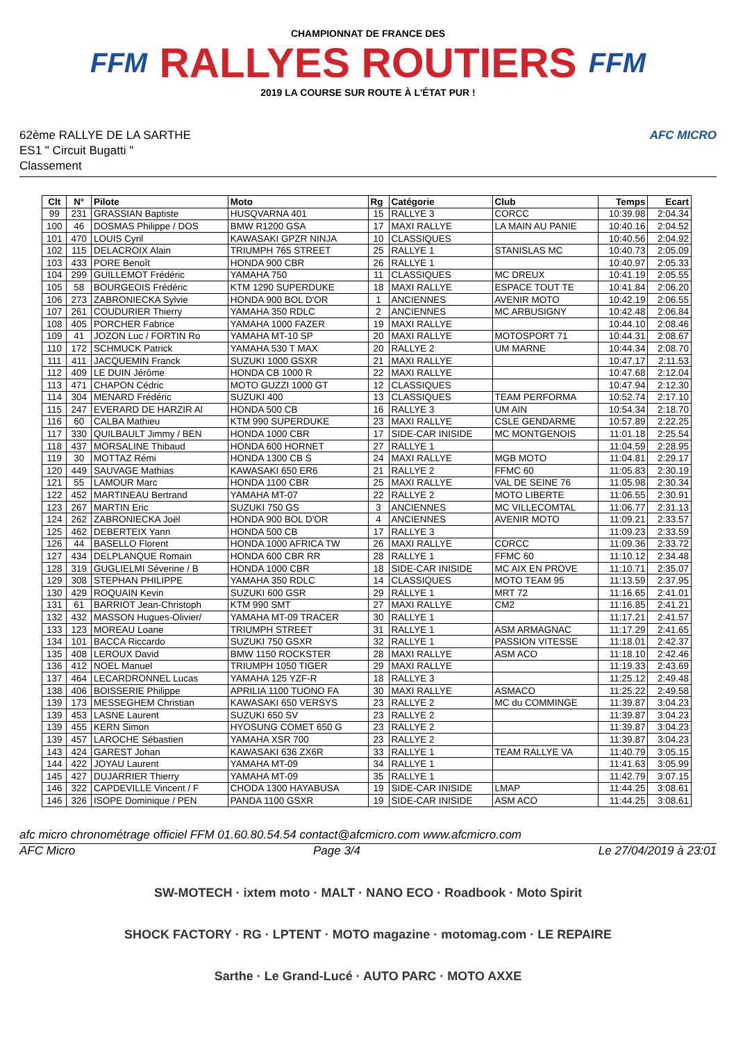FFM
CHAMPIONNAT DE FRANCE DES
RALLYES ROUTIERS
2019 LA COURSE SUR ROUTE À L'ÉTAT PUR !
FFM
62ème RALLYE DE LA SARTHE
ES1 " Circuit Bugatti "
Classement
AFC MICRO
| Clt | N° | Pilote | Moto | Rg | Catégorie | Club | Temps | Ecart |
| --- | --- | --- | --- | --- | --- | --- | --- | --- |
| 99 | 231 | GRASSIAN Baptiste | HUSQVARNA 401 | 15 | RALLYE 3 | CORCC | 10:39.98 | 2:04.34 |
| 100 | 46 | DOSMAS Philippe / DOS | BMW R1200 GSA | 17 | MAXI RALLYE | LA MAIN AU PANIE | 10:40.16 | 2:04.52 |
| 101 | 470 | LOUIS Cyril | KAWASAKI GPZR NINJA | 10 | CLASSIQUES | | 10:40.56 | 2:04.92 |
| 102 | 115 | DELACROIX Alain | TRIUMPH 765 STREET | 25 | RALLYE 1 | STANISLAS MC | 10:40.73 | 2:05.09 |
| 103 | 433 | PORE Benoît | HONDA 900 CBR | 26 | RALLYE 1 | | 10:40.97 | 2:05.33 |
| 104 | 299 | GUILLEMOT Frédéric | YAMAHA 750 | 11 | CLASSIQUES | MC DREUX | 10:41.19 | 2:05.55 |
| 105 | 58 | BOURGEOIS Frédéric | KTM 1290 SUPERDUKE | 18 | MAXI RALLYE | ESPACE TOUT TE | 10:41.84 | 2:06.20 |
| 106 | 273 | ZABRONIECKA Sylvie | HONDA 900 BOL D'OR | 1 | ANCIENNES | AVENIR MOTO | 10:42.19 | 2:06.55 |
| 107 | 261 | COUDURIER Thierry | YAMAHA 350 RDLC | 2 | ANCIENNES | MC ARBUSIGNY | 10:42.48 | 2:06.84 |
| 108 | 405 | PORCHER Fabrice | YAMAHA 1000 FAZER | 19 | MAXI RALLYE | | 10:44.10 | 2:08.46 |
| 109 | 41 | JOZON Luc / FORTIN Ro | YAMAHA MT-10 SP | 20 | MAXI RALLYE | MOTOSPORT 71 | 10:44.31 | 2:08.67 |
| 110 | 172 | SCHMUCK Patrick | YAMAHA 530 T MAX | 20 | RALLYE 2 | UM MARNE | 10:44.34 | 2:08.70 |
| 111 | 411 | JACQUEMIN Franck | SUZUKI 1000 GSXR | 21 | MAXI RALLYE | | 10:47.17 | 2:11.53 |
| 112 | 409 | LE DUIN Jérôme | HONDA CB 1000 R | 22 | MAXI RALLYE | | 10:47.68 | 2:12.04 |
| 113 | 471 | CHAPON Cédric | MOTO GUZZI 1000 GT | 12 | CLASSIQUES | | 10:47.94 | 2:12.30 |
| 114 | 304 | MENARD Frédéric | SUZUKI 400 | 13 | CLASSIQUES | TEAM PERFORMA | 10:52.74 | 2:17.10 |
| 115 | 247 | EVERARD DE HARZIR Al | HONDA 500 CB | 16 | RALLYE 3 | UM AIN | 10:54.34 | 2:18.70 |
| 116 | 60 | CALBA Mathieu | KTM 990 SUPERDUKE | 23 | MAXI RALLYE | CSLE GENDARME | 10:57.89 | 2:22.25 |
| 117 | 330 | QUILBAULT Jimmy / BEN | HONDA 1000 CBR | 17 | SIDE-CAR INISIDE | MC MONTGENOIS | 11:01.18 | 2:25.54 |
| 118 | 437 | MORSALINE Thibaud | HONDA 600 HORNET | 27 | RALLYE 1 | | 11:04.59 | 2:28.95 |
| 119 | 30 | MOTTAZ Rémi | HONDA 1300 CB S | 24 | MAXI RALLYE | MGB MOTO | 11:04.81 | 2:29.17 |
| 120 | 449 | SAUVAGE Mathias | KAWASAKI 650 ER6 | 21 | RALLYE 2 | FFMC 60 | 11:05.83 | 2:30.19 |
| 121 | 55 | LAMOUR Marc | HONDA 1100 CBR | 25 | MAXI RALLYE | VAL DE SEINE 76 | 11:05.98 | 2:30.34 |
| 122 | 452 | MARTINEAU Bertrand | YAMAHA MT-07 | 22 | RALLYE 2 | MOTO LIBERTE | 11:06.55 | 2:30.91 |
| 123 | 267 | MARTIN Eric | SUZUKI 750 GS | 3 | ANCIENNES | MC VILLECOMTAL | 11:06.77 | 2:31.13 |
| 124 | 262 | ZABRONIECKA Joël | HONDA 900 BOL D'OR | 4 | ANCIENNES | AVENIR MOTO | 11:09.21 | 2:33.57 |
| 125 | 462 | DEBERTEIX Yann | HONDA 500 CB | 17 | RALLYE 3 | | 11:09.23 | 2:33.59 |
| 126 | 44 | BASELLO Florent | HONDA 1000 AFRICA TW | 26 | MAXI RALLYE | CORCC | 11:09.36 | 2:33.72 |
| 127 | 434 | DELPLANQUE Romain | HONDA 600 CBR RR | 28 | RALLYE 1 | FFMC 60 | 11:10.12 | 2:34.48 |
| 128 | 319 | GUGLIELMI Séverine / B | HONDA 1000 CBR | 18 | SIDE-CAR INISIDE | MC AIX EN PROVE | 11:10.71 | 2:35.07 |
| 129 | 308 | STEPHAN PHILIPPE | YAMAHA 350 RDLC | 14 | CLASSIQUES | MOTO TEAM 95 | 11:13.59 | 2:37.95 |
| 130 | 429 | ROQUAIN Kevin | SUZUKI 600 GSR | 29 | RALLYE 1 | MRT 72 | 11:16.65 | 2:41.01 |
| 131 | 61 | BARRIOT Jean-Christoph | KTM 990 SMT | 27 | MAXI RALLYE | CM2 | 11:16.85 | 2:41.21 |
| 132 | 432 | MASSON Hugues-Olivier/ | YAMAHA MT-09 TRACER | 30 | RALLYE 1 | | 11:17.21 | 2:41.57 |
| 133 | 123 | MOREAU Loane | TRIUMPH STREET | 31 | RALLYE 1 | ASM ARMAGNAC | 11:17.29 | 2:41.65 |
| 134 | 101 | BACCA Riccardo | SUZUKI 750 GSXR | 32 | RALLYE 1 | PASSION VITESSE | 11:18.01 | 2:42.37 |
| 135 | 408 | LEROUX David | BMW 1150 ROCKSTER | 28 | MAXI RALLYE | ASM ACO | 11:18.10 | 2:42.46 |
| 136 | 412 | NOEL Manuel | TRIUMPH 1050 TIGER | 29 | MAXI RALLYE | | 11:19.33 | 2:43.69 |
| 137 | 464 | LECARDRONNEL Lucas | YAMAHA 125 YZF-R | 18 | RALLYE 3 | | 11:25.12 | 2:49.48 |
| 138 | 406 | BOISSERIE Philippe | APRILIA 1100 TUONO FA | 30 | MAXI RALLYE | ASMACO | 11:25.22 | 2:49.58 |
| 139 | 173 | MESSEGHEM Christian | KAWASAKI 650 VERSYS | 23 | RALLYE 2 | MC du COMMINGE | 11:39.87 | 3:04.23 |
| 139 | 453 | LASNE Laurent | SUZUKI 650 SV | 23 | RALLYE 2 | | 11:39.87 | 3:04.23 |
| 139 | 455 | KERN Simon | HYOSUNG COMET 650 G | 23 | RALLYE 2 | | 11:39.87 | 3:04.23 |
| 139 | 457 | LAROCHE Sébastien | YAMAHA XSR 700 | 23 | RALLYE 2 | | 11:39.87 | 3:04.23 |
| 143 | 424 | GAREST Johan | KAWASAKI 636 ZX6R | 33 | RALLYE 1 | TEAM RALLYE VA | 11:40.79 | 3:05.15 |
| 144 | 422 | JOYAU Laurent | YAMAHA MT-09 | 34 | RALLYE 1 | | 11:41.63 | 3:05.99 |
| 145 | 427 | DUJARRIER Thierry | YAMAHA MT-09 | 35 | RALLYE 1 | | 11:42.79 | 3:07.15 |
| 146 | 322 | CAPDEVILLE Vincent / F | CHODA 1300 HAYABUSA | 19 | SIDE-CAR INISIDE | LMAP | 11:44.25 | 3:08.61 |
| 146 | 326 | ISOPE Dominique / PEN | PANDA 1100 GSXR | 19 | SIDE-CAR INISIDE | ASM ACO | 11:44.25 | 3:08.61 |
afc micro chronométrage officiel FFM 01.60.80.54.54 contact@afcmicro.com www.afcmicro.com
AFC Micro Page 3/4 Le 27/04/2019 à 23:01
SW-MOTECH · ixtem moto · MALT · NANO ECO · Roadbook · Moto Spirit
SHOCK FACTORY · RG · LPTENT · MOTO magazine · motomag.com · LE REPAIRE
Sarthe · Le Grand-Lucé · AUTO PARC · MOTO AXXE